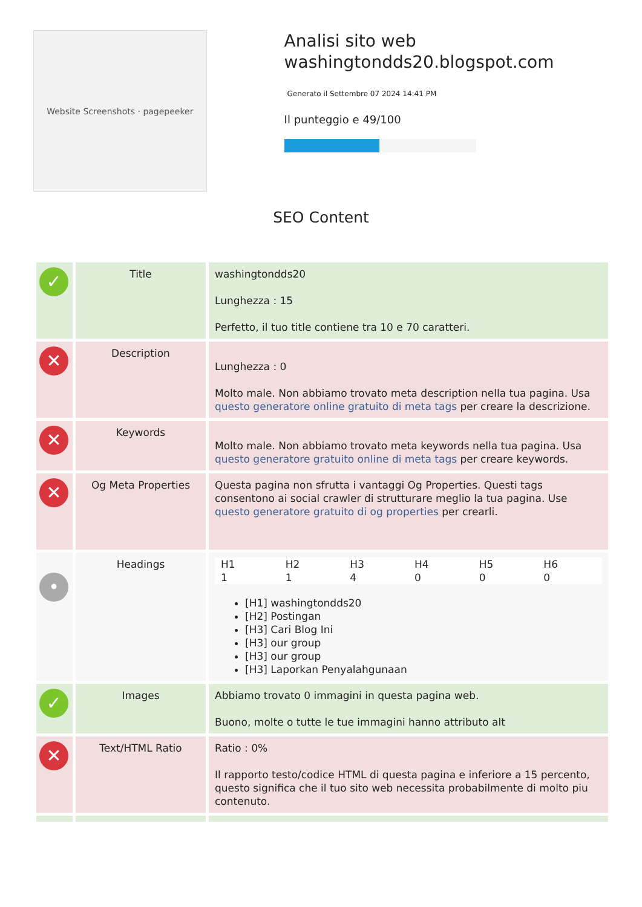Website Screenshots · pagepeeker
Analisi sito web washingtondds20.blogspot.com
Generato il Settembre 07 2024 14:41 PM
Il punteggio e 49/100
SEO Content
| ✓ | Title | washingtondds20 Lunghezza : 15 Perfetto, il tuo title contiene tra 10 e 70 caratteri. |
| ✕ | Description | Lunghezza : 0 Molto male. Non abbiamo trovato meta description nella tua pagina. Usa questo generatore online gratuito di meta tags per creare la descrizione. |
| ✕ | Keywords | Molto male. Non abbiamo trovato meta keywords nella tua pagina. Usa questo generatore gratuito online di meta tags per creare keywords. |
| ✕ | Og Meta Properties | Questa pagina non sfrutta i vantaggi Og Properties. Questi tags consentono ai social crawler di strutturare meglio la tua pagina. Use questo generatore gratuito di og properties per crearli. |
| • | Headings | H1 1 H2 1 H3 4 H4 0 H5 0 H6 0 [H1] washingtondds20 [H2] Postingan [H3] Cari Blog Ini [H3] our group [H3] our group [H3] Laporkan Penyalahgunaan |
| ✓ | Images | Abbiamo trovato 0 immagini in questa pagina web. Buono, molte o tutte le tue immagini hanno attributo alt |
| ✕ | Text/HTML Ratio | Ratio : 0% Il rapporto testo/codice HTML di questa pagina e inferiore a 15 percento, questo significa che il tuo sito web necessita probabilmente di molto piu contenuto. |